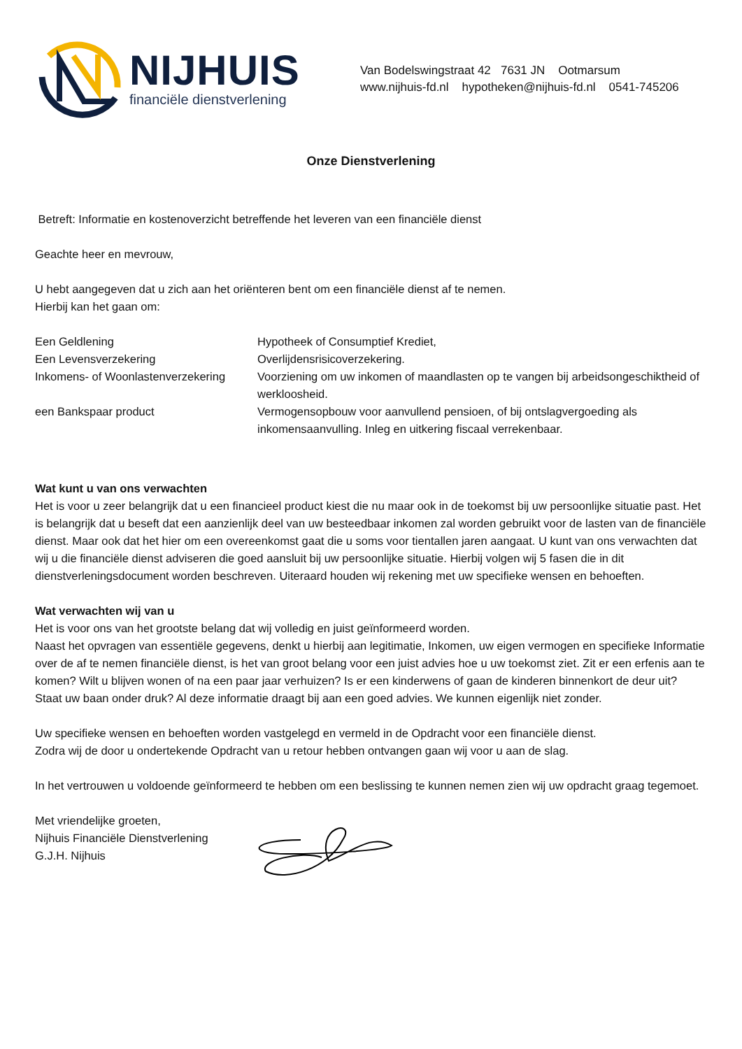NIJHUIS
financiële dienstverlening
Van Bodelswingstraat 42 7631 JN Ootmarsum
www.nijhuis-fd.nl hypotheken@nijhuis-fd.nl 0541-745206
Onze Dienstverlening
Betreft: Informatie en kostenoverzicht betreffende het leveren van een financiële dienst
Geachte heer en mevrouw,
U hebt aangegeven dat u zich aan het oriënteren bent om een financiële dienst af te nemen.
Hierbij kan het gaan om:
| Een Geldlening | Hypotheek of Consumptief Krediet, |
| Een Levensverzekering | Overlijdensrisicoverzekering. |
| Inkomens- of Woonlastenverzekering | Voorziening om uw inkomen of maandlasten op te vangen bij arbeidsongeschiktheid of werkloosheid. |
| een Bankspaar product | Vermogensopbouw voor aanvullend pensioen, of bij ontslagvergoeding als inkomensaanvulling. Inleg en uitkering fiscaal verrekenbaar. |
Wat kunt u van ons verwachten
Het is voor u zeer belangrijk dat u een financieel product kiest die nu maar ook in de toekomst bij uw persoonlijke situatie past. Het is belangrijk dat u beseft dat een aanzienlijk deel van uw besteedbaar inkomen zal worden gebruikt voor de lasten van de financiële dienst. Maar ook dat het hier om een overeenkomst gaat die u soms voor tientallen jaren aangaat. U kunt van ons verwachten dat wij u die financiële dienst adviseren die goed aansluit bij uw persoonlijke situatie. Hierbij volgen wij 5 fasen die in dit dienstverleningsdocument worden beschreven. Uiteraard houden wij rekening met uw specifieke wensen en behoeften.
Wat verwachten wij van u
Het is voor ons van het grootste belang dat wij volledig en juist geïnformeerd worden.
Naast het opvragen van essentiële gegevens, denkt u hierbij aan legitimatie, Inkomen, uw eigen vermogen en specifieke Informatie over de af te nemen financiële dienst, is het van groot belang voor een juist advies hoe u uw toekomst ziet. Zit er een erfenis aan te komen? Wilt u blijven wonen of na een paar jaar verhuizen? Is er een kinderwens of gaan de kinderen binnenkort de deur uit? Staat uw baan onder druk? Al deze informatie draagt bij aan een goed advies. We kunnen eigenlijk niet zonder.
Uw specifieke wensen en behoeften worden vastgelegd en vermeld in de Opdracht voor een financiële dienst.
Zodra wij de door u ondertekende Opdracht van u retour hebben ontvangen gaan wij voor u aan de slag.
In het vertrouwen u voldoende geïnformeerd te hebben om een beslissing te kunnen nemen zien wij uw opdracht graag tegemoet.
Met vriendelijke groeten,
Nijhuis Financiële Dienstverlening
G.J.H. Nijhuis